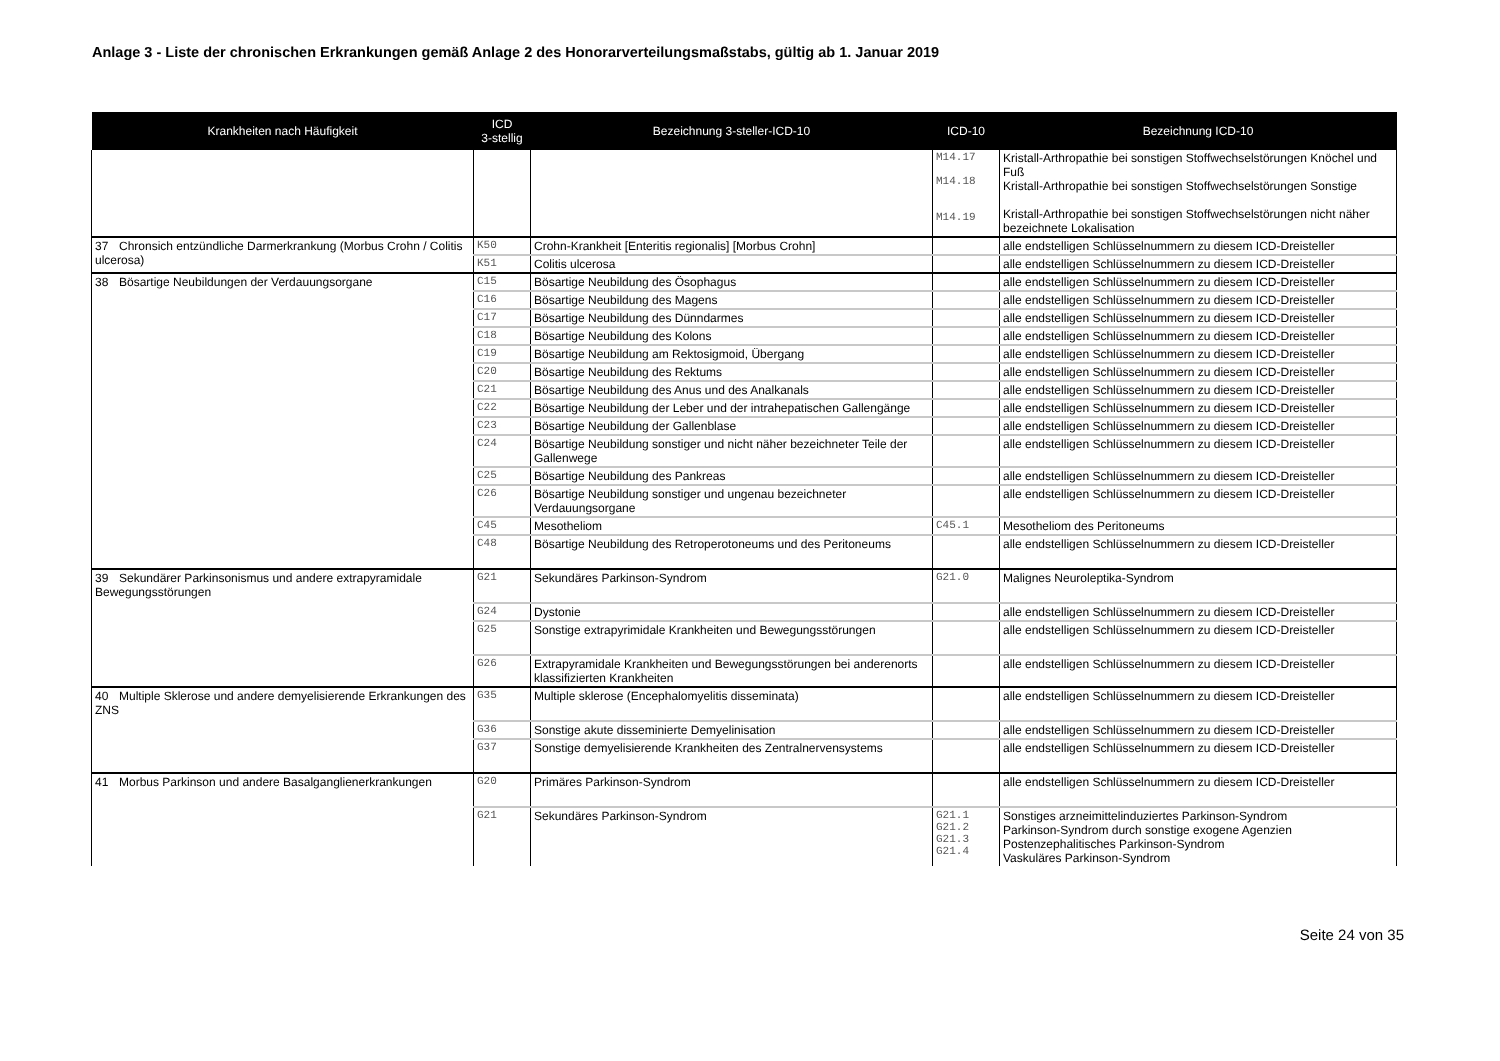Anlage 3 - Liste der chronischen Erkrankungen gemäß Anlage 2 des Honorarverteilungsmaßstabs, gültig ab 1. Januar 2019
| Krankheiten nach Häufigkeit | ICD 3-stellig | Bezeichnung 3-steller-ICD-10 | ICD-10 | Bezeichnung ICD-10 |
| --- | --- | --- | --- | --- |
| | | | M14.17 M14.18 M14.19 | Kristall-Arthropathie bei sonstigen Stoffwechselstörungen Knöchel und Fuß Kristall-Arthropathie bei sonstigen Stoffwechselstörungen Sonstige Kristall-Arthropathie bei sonstigen Stoffwechselstörungen nicht näher bezeichnete Lokalisation |
| 37 Chronsich entzündliche Darmerkrankung (Morbus Crohn / Colitis ulcerosa) | K50 | Crohn-Krankheit [Enteritis regionalis] [Morbus Crohn] | | alle endstelligen Schlüsselnummern zu diesem ICD-Dreisteller |
| | K51 | Colitis ulcerosa | | alle endstelligen Schlüsselnummern zu diesem ICD-Dreisteller |
| 38 Bösartige Neubildungen der Verdauungsorgane | C15 | Bösartige Neubildung des Ösophagus | | alle endstelligen Schlüsselnummern zu diesem ICD-Dreisteller |
| | C16 | Bösartige Neubildung des Magens | | alle endstelligen Schlüsselnummern zu diesem ICD-Dreisteller |
| | C17 | Bösartige Neubildung des Dünndarmes | | alle endstelligen Schlüsselnummern zu diesem ICD-Dreisteller |
| | C18 | Bösartige Neubildung des Kolons | | alle endstelligen Schlüsselnummern zu diesem ICD-Dreisteller |
| | C19 | Bösartige Neubildung am Rektosigmoid, Übergang | | alle endstelligen Schlüsselnummern zu diesem ICD-Dreisteller |
| | C20 | Bösartige Neubildung des Rektums | | alle endstelligen Schlüsselnummern zu diesem ICD-Dreisteller |
| | C21 | Bösartige Neubildung des Anus und des Analkanals | | alle endstelligen Schlüsselnummern zu diesem ICD-Dreisteller |
| | C22 | Bösartige Neubildung der Leber und der intrahepatischen Gallengänge | | alle endstelligen Schlüsselnummern zu diesem ICD-Dreisteller |
| | C23 | Bösartige Neubildung der Gallenblase | | alle endstelligen Schlüsselnummern zu diesem ICD-Dreisteller |
| | C24 | Bösartige Neubildung sonstiger und nicht näher bezeichneter Teile der Gallenwege | | alle endstelligen Schlüsselnummern zu diesem ICD-Dreisteller |
| | C25 | Bösartige Neubildung des Pankreas | | alle endstelligen Schlüsselnummern zu diesem ICD-Dreisteller |
| | C26 | Bösartige Neubildung sonstiger und ungenau bezeichneter Verdauungsorgane | | alle endstelligen Schlüsselnummern zu diesem ICD-Dreisteller |
| | C45 | Mesotheliom | C45.1 | Mesotheliom des Peritoneums |
| | C48 | Bösartige Neubildung des Retroperotoneums und des Peritoneums | | alle endstelligen Schlüsselnummern zu diesem ICD-Dreisteller |
| 39 Sekundärer Parkinsonismus und andere extrapyramidale Bewegungsstörungen | G21 | Sekundäres Parkinson-Syndrom | G21.0 | Malignes Neuroleptika-Syndrom |
| | G24 | Dystonie | | alle endstelligen Schlüsselnummern zu diesem ICD-Dreisteller |
| | G25 | Sonstige extrapyrimidale Krankheiten und Bewegungsstörungen | | alle endstelligen Schlüsselnummern zu diesem ICD-Dreisteller |
| | G26 | Extrapyramidale Krankheiten und Bewegungsstörungen bei anderenorts klassifizierten Krankheiten | | alle endstelligen Schlüsselnummern zu diesem ICD-Dreisteller |
| 40 Multiple Sklerose und andere demyelisierende Erkrankungen des ZNS | G35 | Multiple sklerose (Encephalomyelitis disseminata) | | alle endstelligen Schlüsselnummern zu diesem ICD-Dreisteller |
| | G36 | Sonstige akute disseminierte Demyelinisation | | alle endstelligen Schlüsselnummern zu diesem ICD-Dreisteller |
| | G37 | Sonstige demyelisierende Krankheiten des Zentralnervensystems | | alle endstelligen Schlüsselnummern zu diesem ICD-Dreisteller |
| 41 Morbus Parkinson und andere Basalganglienerkrankungen | G20 | Primäres Parkinson-Syndrom | | alle endstelligen Schlüsselnummern zu diesem ICD-Dreisteller |
| | G21 | Sekundäres Parkinson-Syndrom | G21.1 G21.2 G21.3 G21.4 | Sonstiges arzneimittelinduziertes Parkinson-Syndrom Parkinson-Syndrom durch sonstige exogene Agenzien Postenzephalitisches Parkinson-Syndrom Vaskuläres Parkinson-Syndrom |
Seite 24 von 35